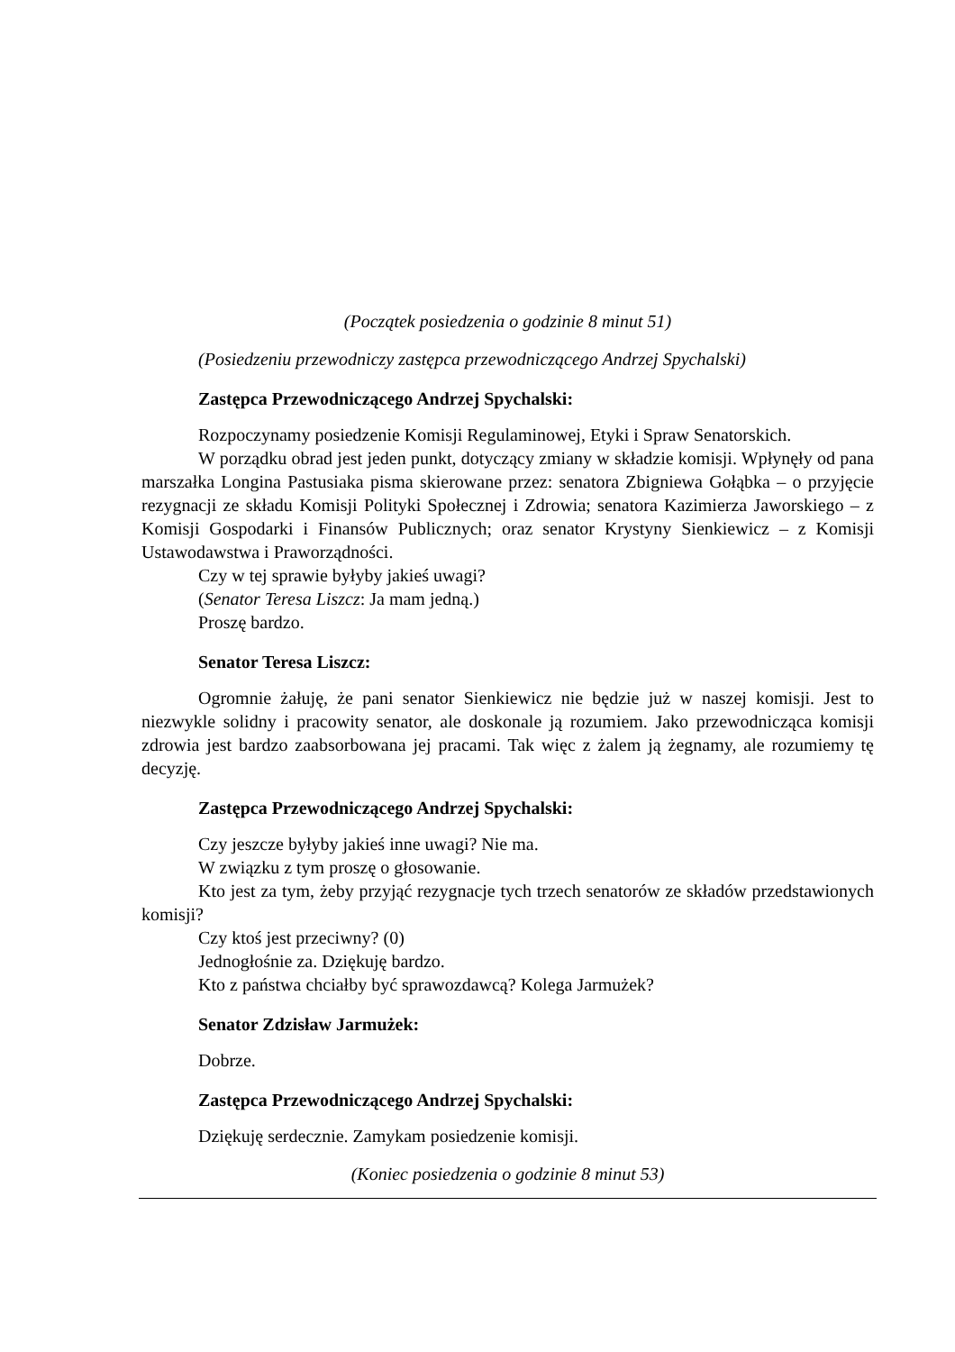(Początek posiedzenia o godzinie 8 minut 51)
(Posiedzeniu przewodniczy zastępca przewodniczącego Andrzej Spychalski)
Zastępca Przewodniczącego Andrzej Spychalski:
Rozpoczynamy posiedzenie Komisji Regulaminowej, Etyki i Spraw Senatorskich.
W porządku obrad jest jeden punkt, dotyczący zmiany w składzie komisji. Wpłynęły od pana marszałka Longina Pastusiaka pisma skierowane przez: senatora Zbigniewa Gołąbka – o przyjęcie rezygnacji ze składu Komisji Polityki Społecznej i Zdrowia; senatora Kazimierza Jaworskiego – z Komisji Gospodarki i Finansów Publicznych; oraz senator Krystyny Sienkiewicz – z Komisji Ustawodawstwa i Praworządności.
Czy w tej sprawie byłyby jakieś uwagi?
(Senator Teresa Liszcz: Ja mam jedną.)
Proszę bardzo.
Senator Teresa Liszcz:
Ogromnie żałuję, że pani senator Sienkiewicz nie będzie już w naszej komisji. Jest to niezwykle solidny i pracowity senator, ale doskonale ją rozumiem. Jako przewodnicząca komisji zdrowia jest bardzo zaabsorbowana jej pracami. Tak więc z żalem ją żegnamy, ale rozumiemy tę decyzję.
Zastępca Przewodniczącego Andrzej Spychalski:
Czy jeszcze byłyby jakieś inne uwagi? Nie ma.
W związku z tym proszę o głosowanie.
Kto jest za tym, żeby przyjąć rezygnacje tych trzech senatorów ze składów przedstawionych komisji?
Czy ktoś jest przeciwny? (0)
Jednogłośnie za. Dziękuję bardzo.
Kto z państwa chciałby być sprawozdawcą? Kolega Jarmużek?
Senator Zdzisław Jarmużek:
Dobrze.
Zastępca Przewodniczącego Andrzej Spychalski:
Dziękuję serdecznie. Zamykam posiedzenie komisji.
(Koniec posiedzenia o godzinie 8 minut 53)